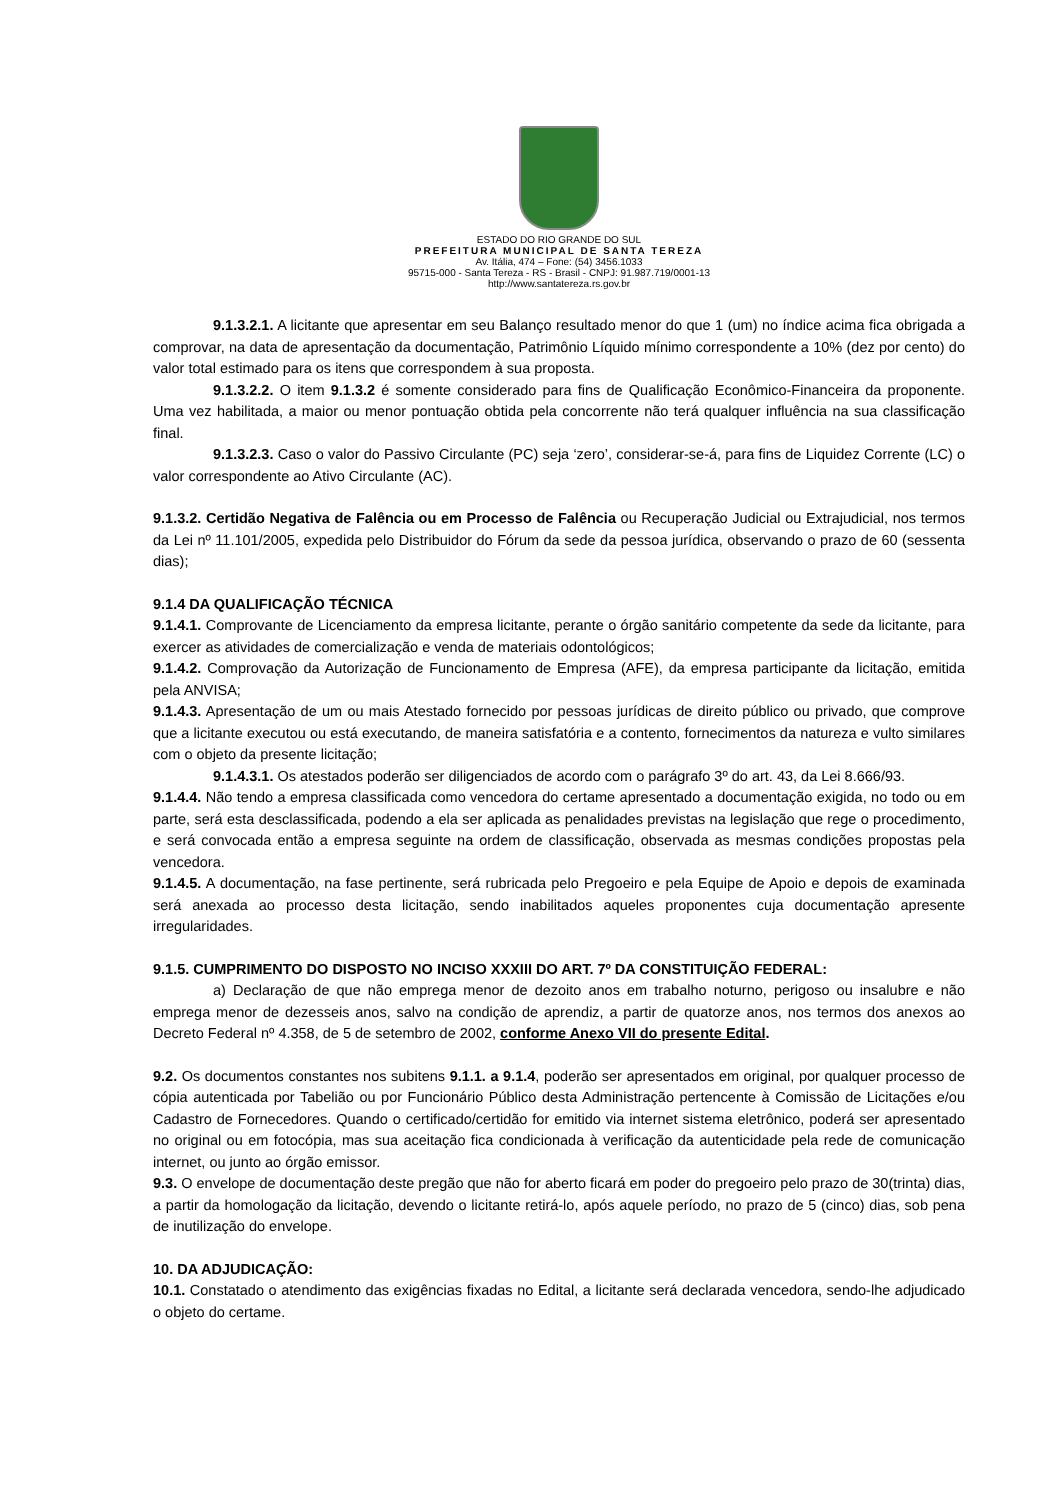ESTADO DO RIO GRANDE DO SUL
PREFEITURA MUNICIPAL DE SANTA TEREZA
Av. Itália, 474 – Fone: (54) 3456.1033
95715-000 - Santa Tereza - RS - Brasil - CNPJ: 91.987.719/0001-13
http://www.santatereza.rs.gov.br
9.1.3.2.1. A licitante que apresentar em seu Balanço resultado menor do que 1 (um) no índice acima fica obrigada a comprovar, na data de apresentação da documentação, Patrimônio Líquido mínimo correspondente a 10% (dez por cento) do valor total estimado para os itens que correspondem à sua proposta.
9.1.3.2.2. O item 9.1.3.2 é somente considerado para fins de Qualificação Econômico-Financeira da proponente. Uma vez habilitada, a maior ou menor pontuação obtida pela concorrente não terá qualquer influência na sua classificação final.
9.1.3.2.3. Caso o valor do Passivo Circulante (PC) seja ‘zero’, considerar-se-á, para fins de Liquidez Corrente (LC) o valor correspondente ao Ativo Circulante (AC).
9.1.3.2. Certidão Negativa de Falência ou em Processo de Falência ou Recuperação Judicial ou Extrajudicial, nos termos da Lei nº 11.101/2005, expedida pelo Distribuidor do Fórum da sede da pessoa jurídica, observando o prazo de 60 (sessenta dias);
9.1.4 DA QUALIFICAÇÃO TÉCNICA
9.1.4.1. Comprovante de Licenciamento da empresa licitante, perante o órgão sanitário competente da sede da licitante, para exercer as atividades de comercialização e venda de materiais odontológicos;
9.1.4.2. Comprovação da Autorização de Funcionamento de Empresa (AFE), da empresa participante da licitação, emitida pela ANVISA;
9.1.4.3. Apresentação de um ou mais Atestado fornecido por pessoas jurídicas de direito público ou privado, que comprove que a licitante executou ou está executando, de maneira satisfatória e a contento, fornecimentos da natureza e vulto similares com o objeto da presente licitação;
9.1.4.3.1. Os atestados poderão ser diligenciados de acordo com o parágrafo 3º do art. 43, da Lei 8.666/93.
9.1.4.4. Não tendo a empresa classificada como vencedora do certame apresentado a documentação exigida, no todo ou em parte, será esta desclassificada, podendo a ela ser aplicada as penalidades previstas na legislação que rege o procedimento, e será convocada então a empresa seguinte na ordem de classificação, observada as mesmas condições propostas pela vencedora.
9.1.4.5. A documentação, na fase pertinente, será rubricada pelo Pregoeiro e pela Equipe de Apoio e depois de examinada será anexada ao processo desta licitação, sendo inabilitados aqueles proponentes cuja documentação apresente irregularidades.
9.1.5. CUMPRIMENTO DO DISPOSTO NO INCISO XXXIII DO ART. 7º DA CONSTITUIÇÃO FEDERAL:
a) Declaração de que não emprega menor de dezoito anos em trabalho noturno, perigoso ou insalubre e não emprega menor de dezesseis anos, salvo na condição de aprendiz, a partir de quatorze anos, nos termos dos anexos ao Decreto Federal nº 4.358, de 5 de setembro de 2002, conforme Anexo VII do presente Edital.
9.2. Os documentos constantes nos subitens 9.1.1. a 9.1.4, poderão ser apresentados em original, por qualquer processo de cópia autenticada por Tabelião ou por Funcionário Público desta Administração pertencente à Comissão de Licitações e/ou Cadastro de Fornecedores. Quando o certificado/certidão for emitido via internet sistema eletrônico, poderá ser apresentado no original ou em fotocópia, mas sua aceitação fica condicionada à verificação da autenticidade pela rede de comunicação internet, ou junto ao órgão emissor.
9.3. O envelope de documentação deste pregão que não for aberto ficará em poder do pregoeiro pelo prazo de 30(trinta) dias, a partir da homologação da licitação, devendo o licitante retirá-lo, após aquele período, no prazo de 5 (cinco) dias, sob pena de inutilização do envelope.
10. DA ADJUDICAÇÃO:
10.1. Constatado o atendimento das exigências fixadas no Edital, a licitante será declarada vencedora, sendo-lhe adjudicado o objeto do certame.